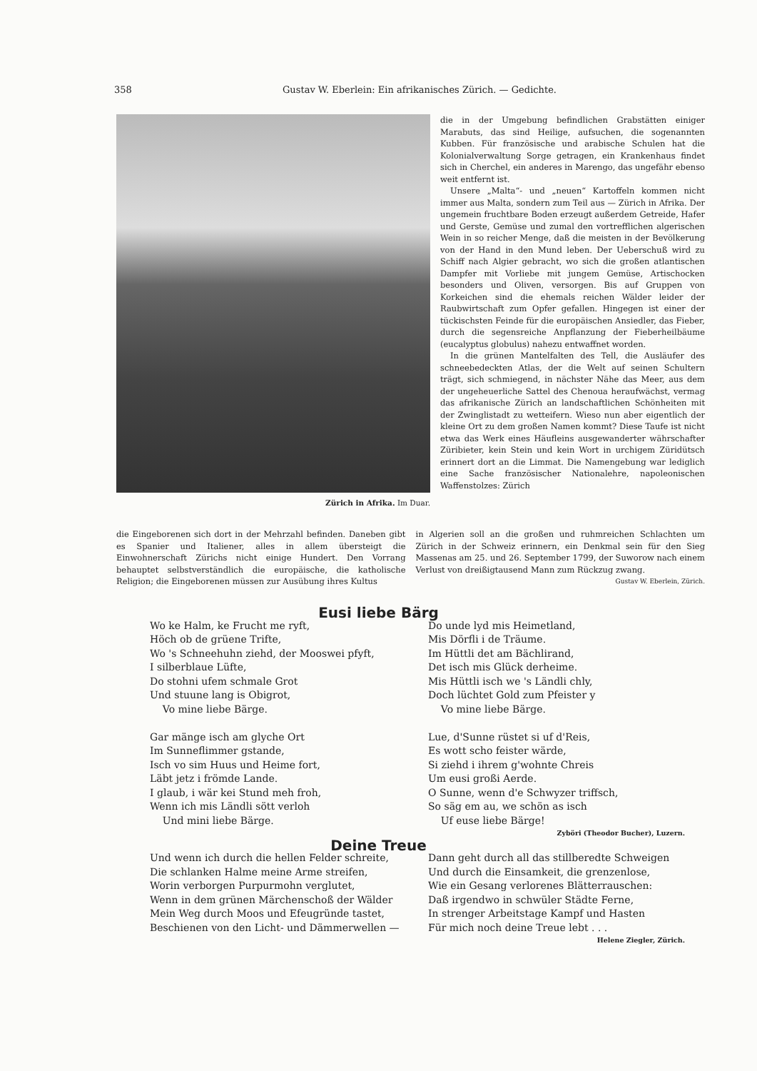358 Gustav W. Eberlein: Ein afrikanisches Zürich. — Gedichte.
Zürich in Afrika. Im Duar.
die in der Umgebung befindlichen Grabstätten einiger Marabuts, das sind Heilige, aufsuchen, die sogenannten Kubben. Für französische und arabische Schulen hat die Kolonialverwaltung Sorge getragen, ein Krankenhaus findet sich in Cherchel, ein anderes in Marengo, das ungefähr ebenso weit entfernt ist.
Unsere „Malta“- und „neuen“ Kartoffeln kommen nicht immer aus Malta, sondern zum Teil aus — Zürich in Afrika. Der ungemein fruchtbare Boden erzeugt außerdem Getreide, Hafer und Gerste, Gemüse und zumal den vortrefflichen algerischen Wein in so reicher Menge, daß die meisten in der Bevölkerung von der Hand in den Mund leben. Der Ueberschuß wird zu Schiff nach Algier gebracht, wo sich die großen atlantischen Dampfer mit Vorliebe mit jungem Gemüse, Artischocken besonders und Oliven, versorgen. Bis auf Gruppen von Korkeichen sind die ehemals reichen Wälder leider der Raubwirtschaft zum Opfer gefallen. Hingegen ist einer der tückischsten Feinde für die europäischen Ansiedler, das Fieber, durch die segensreiche Anpflanzung der Fieberheilbäume (eucalyptus globulus) nahezu entwaffnet worden.
In die grünen Mantelfalten des Tell, die Ausläufer des schneebedeckten Atlas, der die Welt auf seinen Schultern trägt, sich schmiegend, in nächster Nähe das Meer, aus dem der ungeheuerliche Sattel des Chenoua heraufwächst, vermag das afrikanische Zürich an landschaftlichen Schönheiten mit der Zwinglistadt zu wetteifern. Wieso nun aber eigentlich der kleine Ort zu dem großen Namen kommt? Diese Taufe ist nicht etwa das Werk eines Häufleins ausgewanderter währschafter Züribieter, kein Stein und kein Wort in urchigem Züridütsch erinnert dort an die Limmat. Die Namengebung war lediglich eine Sache französischer Nationalehre, napoleonischen Waffenstolzes: Zürich
die Eingeborenen sich dort in der Mehrzahl befinden. Daneben gibt es Spanier und Italiener, alles in allem übersteigt die Einwohnerschaft Zürichs nicht einige Hundert. Den Vorrang behauptet selbstverständlich die europäische, die katholische Religion; die Eingeborenen müssen zur Ausübung ihres Kultus
in Algerien soll an die großen und ruhmreichen Schlachten um Zürich in der Schweiz erinnern, ein Denkmal sein für den Sieg Massenas am 25. und 26. September 1799, der Suworow nach einem Verlust von dreißigtausend Mann zum Rückzug zwang. Gustav W. Eberlein, Zürich.
Eusi liebe Bärg
Wo ke Halm, ke Frucht me ryft,
Höch ob de grüene Trifte,
Wo 's Schneehuhn ziehd, der Mooswei pfyft,
I silberblaue Lüfte,
Do stohni ufem schmale Grot
Und stuune lang is Obigrot,
Vo mine liebe Bärge.
Gar mänge isch am glyche Ort
Im Sunneflimmer gstande,
Isch vo sim Huus und Heime fort,
Läbt jetz i frömde Lande.
I glaub, i wär kei Stund meh froh,
Wenn ich mis Ländli sött verloh
Und mini liebe Bärge.
Do unde lyd mis Heimetland,
Mis Dörfli i de Träume.
Im Hüttli det am Bächlirand,
Det isch mis Glück derheime.
Mis Hüttli isch we 's Ländli chly,
Doch lüchtet Gold zum Pfeister y
Vo mine liebe Bärge.
Lue, d'Sunne rüstet si uf d'Reis,
Es wott scho feister wärde,
Si ziehd i ihrem g'wohnte Chreis
Um eusi großi Aerde.
O Sunne, wenn d'e Schwyzer triffsch,
So säg em au, we schön as isch
Uf euse liebe Bärge!
Zyböri (Theodor Bucher), Luzern.
Deine Treue
Und wenn ich durch die hellen Felder schreite,
Die schlanken Halme meine Arme streifen,
Worin verborgen Purpurmohn verglutet,
Wenn in dem grünen Märchenschoß der Wälder
Mein Weg durch Moos und Efeugründe tastet,
Beschienen von den Licht- und Dämmerwellen —
Dann geht durch all das stillberedte Schweigen
Und durch die Einsamkeit, die grenzenlose,
Wie ein Gesang verlorenes Blätterrauschen:
Daß irgendwo in schwüler Städte Ferne,
In strenger Arbeitstage Kampf und Hasten
Für mich noch deine Treue lebt . . .
Helene Ziegler, Zürich.